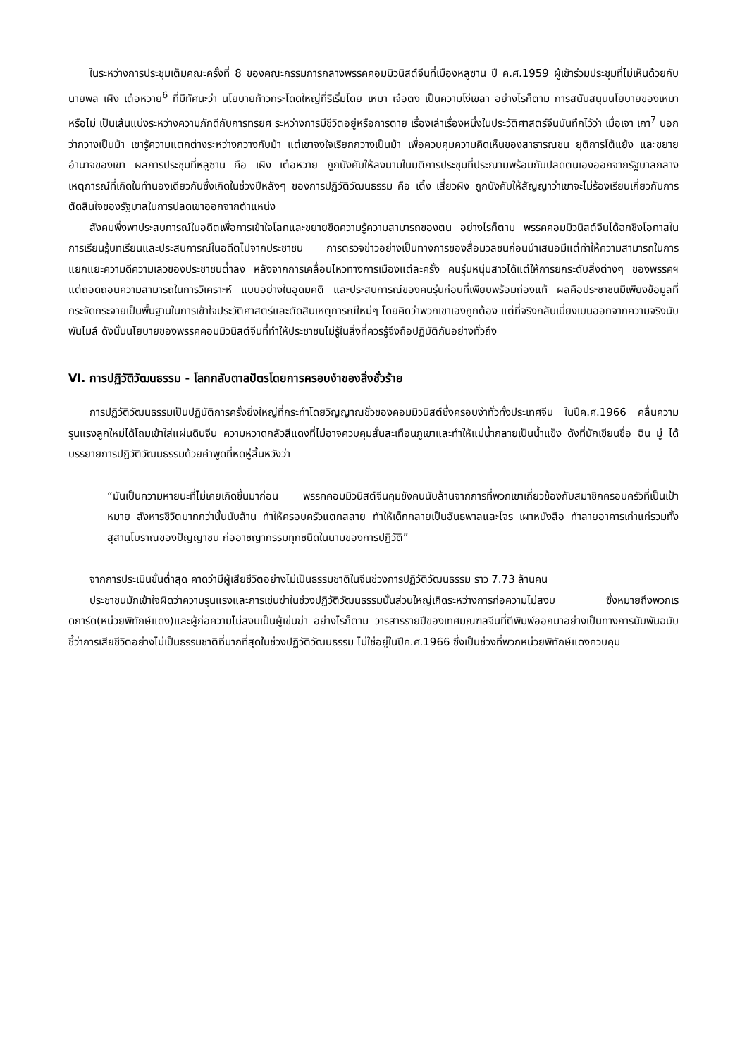ในระหว่างการประชุมเต็มคณะครั้งที่ 8 ของคณะกรรมการกลางพรรคคอมมิวนิสต์จีนที่เมืองหลูซาน ปี ค.ศ.1959 ผู้เข้าร่วมประชุมที่ไม่เห็นด้วยกับ นายพล เผิง เต๋อหวาย<sup>6</sup> ที่มีทัศนะว่า นโยบายก้าวกระโดดใหญ่ที่ริเริ่มโดย เหมา เจ๋อตง เป็นความโง่เขลา อย่างไรก็ตาม การสนับสนุนนโยบายของเหมาหรือไม่ เป็นเส้นแบ่งระหว่างความภักดีกับการทรยศ ระหว่างการมีชีวิตอยู่หรือการตาย เรื่องเล่าเรื่องหนึ่งในประวัติศาสตร์จีนบันทึกไว้ว่า เมื่อเจา เกา<sup>7</sup> บอกว่ากวางเป็นม้า เขารู้ความแตกต่างระหว่างกวางกับม้า แต่เขาจงใจเรียกกวางเป็นม้า เพื่อควบคุมความคิดเห็นของสาธารณชน ยุติการโต้แย้ง และขยายอำนาจของเขา ผลการประชุมที่หลูซาน คือ เผิง เต๋อหวาย ถูกบังคับให้ลงนามในมติการประชุมที่ประณามพร้อมกับปลดตนเองออกจากรัฐบาลกลาง เหตุการณ์ที่เกิดในทำนองเดียวกันซึ่งเกิดในช่วงปีหลังๆ ของการปฏิวัติวัฒนธรรม คือ เติ้ง เสี่ยวผิง ถูกบังคับให้สัญญาว่าเขาจะไม่ร้องเรียนเกี่ยวกับการตัดสินใจของรัฐบาลในการปลดเขาออกจากตำแหน่ง
สังคมพึ่งพาประสบการณ์ในอดีตเพื่อการเข้าใจโลกและขยายขีดความรู้ความสามารถของตน อย่างไรก็ตาม พรรคคอมมิวนิสต์จีนได้ฉกชิงโอกาสในการเรียนรู้บทเรียนและประสบการณ์ในอดีตไปจากประชาชน การตรวจข่าวอย่างเป็นทางการของสื่อมวลชนก่อนนำเสนอมีแต่ทำให้ความสามารถในการแยกแยะความดีความเลวของประชาชนต่ำลง หลังจากการเคลื่อนไหวทางการเมืองแต่ละครั้ง คนรุ่นหนุ่มสาวได้แต่ให้การยกระดับสิ่งต่างๆ ของพรรคฯ แต่ถอดถอนความสามารถในการวิเคราะห์ แบบอย่างในอุดมคติ และประสบการณ์ของคนรุ่นก่อนที่เพียบพร้อมถ่องแท้ ผลคือประชาชนมีเพียงข้อมูลที่กระจัดกระจายเป็นพื้นฐานในการเข้าใจประวัติศาสตร์และตัดสินเหตุการณ์ใหม่ๆ โดยคิดว่าพวกเขาเองถูกต้อง แต่ที่จริงกลับเบี่ยงเบนออกจากความจริงนับพันไมล์ ดังนั้นนโยบายของพรรคคอมมิวนิสต์จีนที่ทำให้ประชาชนไม่รู้ในสิ่งที่ควรรู้จึงถือปฏิบัติกันอย่างทั่วถึง
VI. การปฏิวัติวัฒนธรรม - โลกกลับตาลปัตรโดยการครอบงำของสิ่งชั่วร้าย
การปฏิวัติวัฒนธรรมเป็นปฏิบัติการครั้งยิ่งใหญ่ที่กระทำโดยวิญญาณชั่วของคอมมิวนิสต์ซึ่งครอบงำทั่วทั้งประเทศจีน ในปีค.ศ.1966 คลื่นความรุนแรงลูกใหม่ได้โถมเข้าใส่แผ่นดินจีน ความหวาดกลัวสีแดงที่ไม่อาจควบคุมสั่นสะเทือนภูเขาและทำให้แม่น้ำกลายเป็นน้ำแข็ง ดังที่นักเขียนชื่อ ฉิน มู่ ได้บรรยายการปฏิวัติวัฒนธรรมด้วยคำพูดที่หดหู่สิ้นหวังว่า
“มันเป็นความหายนะที่ไม่เคยเกิดขึ้นมาก่อน พรรคคอมมิวนิสต์จีนคุมขังคนนับล้านจากการที่พวกเขาเกี่ยวข้องกับสมาชิกครอบครัวที่เป็นเป้าหมาย สังหารชีวิตมากกว่านั้นนับล้าน ทำให้ครอบครัวแตกสลาย ทำให้เด็กกลายเป็นอันธพาลและโจร เผาหนังสือ ทำลายอาคารเก่าแก่รวมทั้งสุสานโบราณของปัญญาชน ก่ออาชญากรรมทุกชนิดในนามของการปฏิวัติ”
จากการประเมินขั้นต่ำสุด คาดว่ามีผู้เสียชีวิตอย่างไม่เป็นธรรมชาติในจีนช่วงการปฏิวัติวัฒนธรรม ราว 7.73 ล้านคน
ประชาชนมักเข้าใจผิดว่าความรุนแรงและการเข่นฆ่าในช่วงปฏิวัติวัฒนธรรมนั้นส่วนใหญ่เกิดระหว่างการก่อความไม่สงบ ซึ่งหมายถึงพวกเรดการ์ด(หน่วยพิทักษ์แดง)และผู้ก่อความไม่สงบเป็นผู้เข่นฆ่า อย่างไรก็ตาม วารสารรายปีของเทศมณฑลจีนที่ตีพิมพ์ออกมาอย่างเป็นทางการนับพันฉบับชี้ว่าการเสียชีวิตอย่างไม่เป็นธรรมชาติที่มากที่สุดในช่วงปฏิวัติวัฒนธรรม ไม่ใช่อยู่ในปีค.ศ.1966 ซึ่งเป็นช่วงที่พวกหน่วยพิทักษ์แดงควบคุม